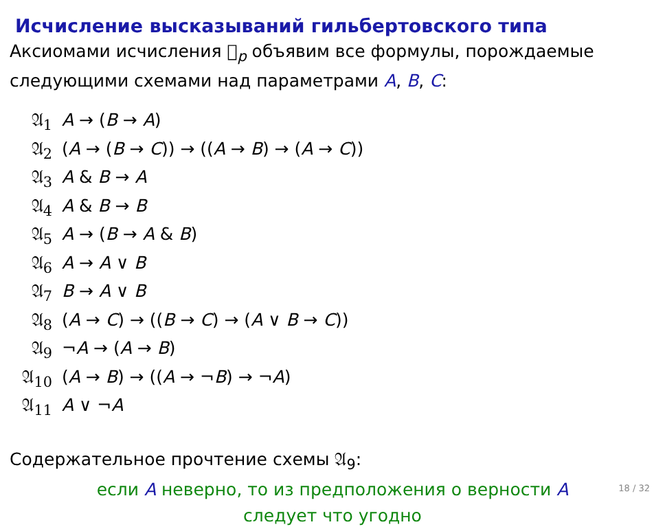Исчисление высказываний гильбертовского типа
Аксиомами исчисления 𝔋<sub>p</sub> объявим все формулы, порождаемые следующими схемами над параметрами A, B, C:
𝔄<sub>1</sub> A → (B → A)
𝔄<sub>2</sub> (A → (B → C)) → ((A → B) → (A → C))
𝔄<sub>3</sub> A & B → A
𝔄<sub>4</sub> A & B → B
𝔄<sub>5</sub> A → (B → A & B)
𝔄<sub>6</sub> A → A ∨ B
𝔄<sub>7</sub> B → A ∨ B
𝔄<sub>8</sub> (A → C) → ((B → C) → (A ∨ B → C))
𝔄<sub>9</sub> ¬A → (A → B)
𝔄<sub>10</sub> (A → B) → ((A → ¬B) → ¬A)
𝔄<sub>11</sub> A ∨ ¬A
Содержательное прочтение схемы 𝔄<sub>9</sub>:
если A неверно, то из предположения о верности A
следует что угодно
18 / 32